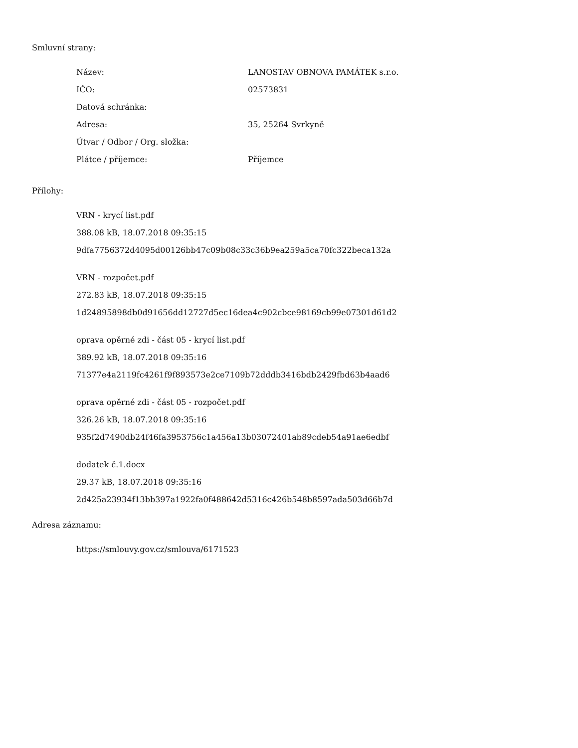Smluvní strany:
| Název: | LANOSTAV OBNOVA PAMÁTEK s.r.o. |
| IČO: | 02573831 |
| Datová schránka: | |
| Adresa: | 35, 25264 Svrkyně |
| Útvar / Odbor / Org. složka: | |
| Plátce / příjemce: | Příjemce |
Přílohy:
VRN - krycí list.pdf
388.08 kB, 18.07.2018 09:35:15
9dfa7756372d4095d00126bb47c09b08c33c36b9ea259a5ca70fc322beca132a
VRN - rozpočet.pdf
272.83 kB, 18.07.2018 09:35:15
1d24895898db0d91656dd12727d5ec16dea4c902cbce98169cb99e07301d61d2
oprava opěrné zdi - část 05 - krycí list.pdf
389.92 kB, 18.07.2018 09:35:16
71377e4a2119fc4261f9f893573e2ce7109b72dddb3416bdb2429fbd63b4aad6
oprava opěrné zdi - část 05 - rozpočet.pdf
326.26 kB, 18.07.2018 09:35:16
935f2d7490db24f46fa3953756c1a456a13b03072401ab89cdeb54a91ae6edbf
dodatek č.1.docx
29.37 kB, 18.07.2018 09:35:16
2d425a23934f13bb397a1922fa0f488642d5316c426b548b8597ada503d66b7d
Adresa záznamu:
https://smlouvy.gov.cz/smlouva/6171523